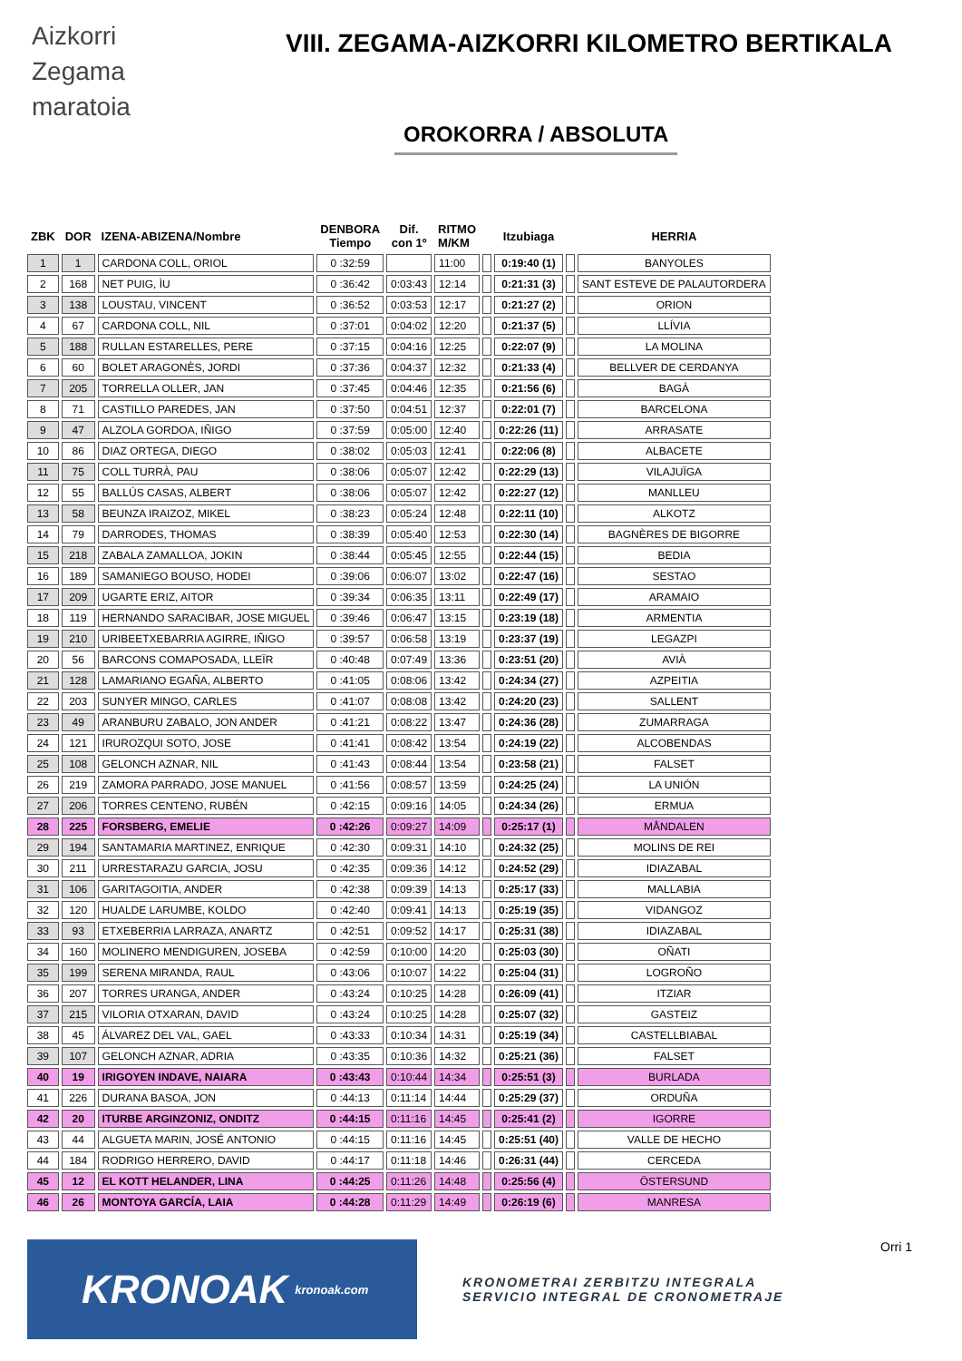Aizkorri
Zegama
maratoia
VIII. ZEGAMA-AIZKORRI KILOMETRO BERTIKALA
OROKORRA / ABSOLUTA
| ZBK | DOR | IZENA-ABIZENA/Nombre | DENBORA Tiempo | Dif. con 1º | RITMO M/KM | | Itzubiaga | | HERRIA |
| --- | --- | --- | --- | --- | --- | --- | --- | --- | --- |
| 1 | 1 | CARDONA COLL, ORIOL | 0 :32:59 | | 11:00 | | 0:19:40 (1) | | BANYOLES |
| 2 | 168 | NET PUIG, ÌU | 0 :36:42 | 0:03:43 | 12:14 | | 0:21:31 (3) | | SANT ESTEVE DE PALAUTORDERA |
| 3 | 138 | LOUSTAU, VINCENT | 0 :36:52 | 0:03:53 | 12:17 | | 0:21:27 (2) | | ORION |
| 4 | 67 | CARDONA COLL, NIL | 0 :37:01 | 0:04:02 | 12:20 | | 0:21:37 (5) | | LLÍVIA |
| 5 | 188 | RULLAN ESTARELLES, PERE | 0 :37:15 | 0:04:16 | 12:25 | | 0:22:07 (9) | | LA MOLINA |
| 6 | 60 | BOLET ARAGONÈS, JORDI | 0 :37:36 | 0:04:37 | 12:32 | | 0:21:33 (4) | | BELLVER DE CERDANYA |
| 7 | 205 | TORRELLA OLLER, JAN | 0 :37:45 | 0:04:46 | 12:35 | | 0:21:56 (6) | | BAGÀ |
| 8 | 71 | CASTILLO PAREDES, JAN | 0 :37:50 | 0:04:51 | 12:37 | | 0:22:01 (7) | | BARCELONA |
| 9 | 47 | ALZOLA GORDOA, IÑIGO | 0 :37:59 | 0:05:00 | 12:40 | | 0:22:26 (11) | | ARRASATE |
| 10 | 86 | DIAZ ORTEGA, DIEGO | 0 :38:02 | 0:05:03 | 12:41 | | 0:22:06 (8) | | ALBACETE |
| 11 | 75 | COLL TURRÀ, PAU | 0 :38:06 | 0:05:07 | 12:42 | | 0:22:29 (13) | | VILAJUÏGA |
| 12 | 55 | BALLÚS CASAS, ALBERT | 0 :38:06 | 0:05:07 | 12:42 | | 0:22:27 (12) | | MANLLEU |
| 13 | 58 | BEUNZA IRAIZOZ, MIKEL | 0 :38:23 | 0:05:24 | 12:48 | | 0:22:11 (10) | | ALKOTZ |
| 14 | 79 | DARRODES, THOMAS | 0 :38:39 | 0:05:40 | 12:53 | | 0:22:30 (14) | | BAGNÈRES DE BIGORRE |
| 15 | 218 | ZABALA ZAMALLOA, JOKIN | 0 :38:44 | 0:05:45 | 12:55 | | 0:22:44 (15) | | BEDIA |
| 16 | 189 | SAMANIEGO BOUSO, HODEI | 0 :39:06 | 0:06:07 | 13:02 | | 0:22:47 (16) | | SESTAO |
| 17 | 209 | UGARTE ERIZ, AITOR | 0 :39:34 | 0:06:35 | 13:11 | | 0:22:49 (17) | | ARAMAIO |
| 18 | 119 | HERNANDO SARACIBAR, JOSE MIGUEL | 0 :39:46 | 0:06:47 | 13:15 | | 0:23:19 (18) | | ARMENTIA |
| 19 | 210 | URIBEETXEBARRIA AGIRRE, IÑIGO | 0 :39:57 | 0:06:58 | 13:19 | | 0:23:37 (19) | | LEGAZPI |
| 20 | 56 | BARCONS COMAPOSADA, LLEÏR | 0 :40:48 | 0:07:49 | 13:36 | | 0:23:51 (20) | | AVIÀ |
| 21 | 128 | LAMARIANO EGAÑA, ALBERTO | 0 :41:05 | 0:08:06 | 13:42 | | 0:24:34 (27) | | AZPEITIA |
| 22 | 203 | SUNYER MINGO, CARLES | 0 :41:07 | 0:08:08 | 13:42 | | 0:24:20 (23) | | SALLENT |
| 23 | 49 | ARANBURU ZABALO, JON ANDER | 0 :41:21 | 0:08:22 | 13:47 | | 0:24:36 (28) | | ZUMARRAGA |
| 24 | 121 | IRUROZQUI SOTO, JOSE | 0 :41:41 | 0:08:42 | 13:54 | | 0:24:19 (22) | | ALCOBENDAS |
| 25 | 108 | GELONCH AZNAR, NIL | 0 :41:43 | 0:08:44 | 13:54 | | 0:23:58 (21) | | FALSET |
| 26 | 219 | ZAMORA PARRADO, JOSE MANUEL | 0 :41:56 | 0:08:57 | 13:59 | | 0:24:25 (24) | | LA UNIÓN |
| 27 | 206 | TORRES CENTENO, RUBÉN | 0 :42:15 | 0:09:16 | 14:05 | | 0:24:34 (26) | | ERMUA |
| 28 | 225 | FORSBERG, EMELIE | 0 :42:26 | 0:09:27 | 14:09 | | 0:25:17 (1) | | MÅNDALEN |
| 29 | 194 | SANTAMARIA MARTINEZ, ENRIQUE | 0 :42:30 | 0:09:31 | 14:10 | | 0:24:32 (25) | | MOLINS DE REI |
| 30 | 211 | URRESTARAZU GARCIA, JOSU | 0 :42:35 | 0:09:36 | 14:12 | | 0:24:52 (29) | | IDIAZABAL |
| 31 | 106 | GARITAGOITIA, ANDER | 0 :42:38 | 0:09:39 | 14:13 | | 0:25:17 (33) | | MALLABIA |
| 32 | 120 | HUALDE LARUMBE, KOLDO | 0 :42:40 | 0:09:41 | 14:13 | | 0:25:19 (35) | | VIDANGOZ |
| 33 | 93 | ETXEBERRIA LARRAZA, ANARTZ | 0 :42:51 | 0:09:52 | 14:17 | | 0:25:31 (38) | | IDIAZABAL |
| 34 | 160 | MOLINERO MENDIGUREN, JOSEBA | 0 :42:59 | 0:10:00 | 14:20 | | 0:25:03 (30) | | OÑATI |
| 35 | 199 | SERENA MIRANDA, RAUL | 0 :43:06 | 0:10:07 | 14:22 | | 0:25:04 (31) | | LOGROÑO |
| 36 | 207 | TORRES URANGA, ANDER | 0 :43:24 | 0:10:25 | 14:28 | | 0:26:09 (41) | | ITZIAR |
| 37 | 215 | VILORIA OTXARAN, DAVID | 0 :43:24 | 0:10:25 | 14:28 | | 0:25:07 (32) | | GASTEIZ |
| 38 | 45 | ÁLVAREZ DEL VAL, GAEL | 0 :43:33 | 0:10:34 | 14:31 | | 0:25:19 (34) | | CASTELLBIABAL |
| 39 | 107 | GELONCH AZNAR, ADRIA | 0 :43:35 | 0:10:36 | 14:32 | | 0:25:21 (36) | | FALSET |
| 40 | 19 | IRIGOYEN INDAVE, NAIARA | 0 :43:43 | 0:10:44 | 14:34 | | 0:25:51 (3) | | BURLADA |
| 41 | 226 | DURANA BASOA, JON | 0 :44:13 | 0:11:14 | 14:44 | | 0:25:29 (37) | | ORDUÑA |
| 42 | 20 | ITURBE ARGINZONIZ, ONDITZ | 0 :44:15 | 0:11:16 | 14:45 | | 0:25:41 (2) | | IGORRE |
| 43 | 44 | ALGUETA MARIN, JOSÉ ANTONIO | 0 :44:15 | 0:11:16 | 14:45 | | 0:25:51 (40) | | VALLE DE HECHO |
| 44 | 184 | RODRIGO HERRERO, DAVID | 0 :44:17 | 0:11:18 | 14:46 | | 0:26:31 (44) | | CERCEDA |
| 45 | 12 | EL KOTT HELANDER, LINA | 0 :44:25 | 0:11:26 | 14:48 | | 0:25:56 (4) | | ÖSTERSUND |
| 46 | 26 | MONTOYA GARCÍA, LAIA | 0 :44:28 | 0:11:29 | 14:49 | | 0:26:19 (6) | | MANRESA |
KRONOAK kronoak.com
KRONOMETRAI ZERBITZU INTEGRALA
SERVICIO INTEGRAL DE CRONOMETRAJE
Orri 1